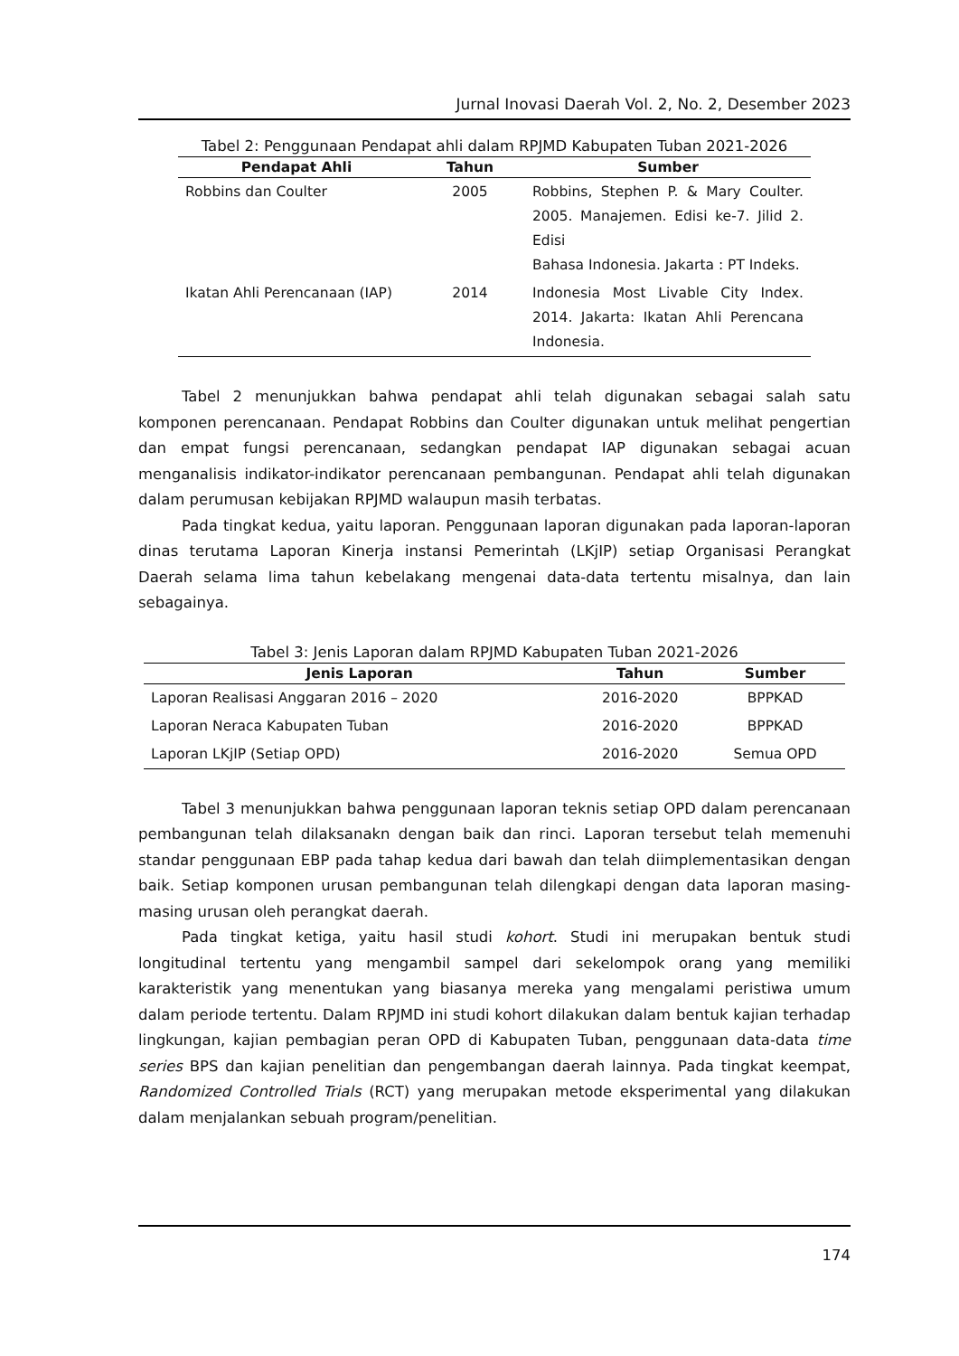Jurnal Inovasi Daerah Vol. 2, No. 2, Desember 2023
Tabel 2: Penggunaan Pendapat ahli dalam RPJMD Kabupaten Tuban 2021-2026
| Pendapat Ahli | Tahun | Sumber |
| --- | --- | --- |
| Robbins dan Coulter | 2005 | Robbins, Stephen P. & Mary Coulter. 2005. Manajemen. Edisi ke-7. Jilid 2. Edisi Bahasa Indonesia. Jakarta : PT Indeks. |
| Ikatan Ahli Perencanaan (IAP) | 2014 | Indonesia Most Livable City Index. 2014. Jakarta: Ikatan Ahli Perencana Indonesia. |
Tabel 2 menunjukkan bahwa pendapat ahli telah digunakan sebagai salah satu komponen perencanaan. Pendapat Robbins dan Coulter digunakan untuk melihat pengertian dan empat fungsi perencanaan, sedangkan pendapat IAP digunakan sebagai acuan menganalisis indikator-indikator perencanaan pembangunan. Pendapat ahli telah digunakan dalam perumusan kebijakan RPJMD walaupun masih terbatas.
Pada tingkat kedua, yaitu laporan. Penggunaan laporan digunakan pada laporan-laporan dinas terutama Laporan Kinerja instansi Pemerintah (LKjIP) setiap Organisasi Perangkat Daerah selama lima tahun kebelakang mengenai data-data tertentu misalnya, dan lain sebagainya.
Tabel 3: Jenis Laporan dalam RPJMD Kabupaten Tuban 2021-2026
| Jenis Laporan | Tahun | Sumber |
| --- | --- | --- |
| Laporan Realisasi Anggaran 2016 – 2020 | 2016-2020 | BPPKAD |
| Laporan Neraca Kabupaten Tuban | 2016-2020 | BPPKAD |
| Laporan LKjIP (Setiap OPD) | 2016-2020 | Semua OPD |
Tabel 3 menunjukkan bahwa penggunaan laporan teknis setiap OPD dalam perencanaan pembangunan telah dilaksanakn dengan baik dan rinci. Laporan tersebut telah memenuhi standar penggunaan EBP pada tahap kedua dari bawah dan telah diimplementasikan dengan baik. Setiap komponen urusan pembangunan telah dilengkapi dengan data laporan masing-masing urusan oleh perangkat daerah.
Pada tingkat ketiga, yaitu hasil studi kohort. Studi ini merupakan bentuk studi longitudinal tertentu yang mengambil sampel dari sekelompok orang yang memiliki karakteristik yang menentukan yang biasanya mereka yang mengalami peristiwa umum dalam periode tertentu. Dalam RPJMD ini studi kohort dilakukan dalam bentuk kajian terhadap lingkungan, kajian pembagian peran OPD di Kabupaten Tuban, penggunaan data-data time series BPS dan kajian penelitian dan pengembangan daerah lainnya. Pada tingkat keempat, Randomized Controlled Trials (RCT) yang merupakan metode eksperimental yang dilakukan dalam menjalankan sebuah program/penelitian.
174